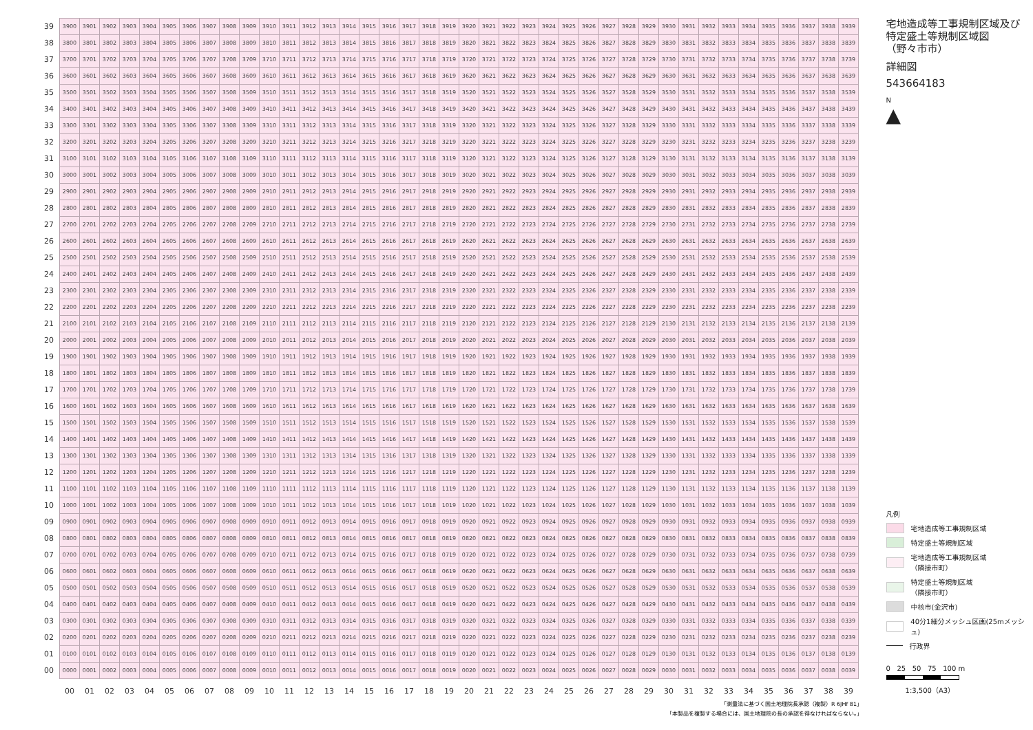| 39 | 3900 | 3901 | 3902 | 3903 | 3904 | 3905 | 3906 | 3907 | 3908 | 3909 | 3910 | 3911 | 3912 | 3913 | 3914 | 3915 | 3916 | 3917 | 3918 | 3919 | 3920 | 3921 | 3922 | 3923 | 3924 | 3925 | 3926 | 3927 | 3928 | 3929 | 3930 | 3931 | 3932 | 3933 | 3934 | 3935 | 3936 | 3937 | 3938 | 3939 |
| 38 | 3800 | 3801 | 3802 | 3803 | 3804 | 3805 | 3806 | 3807 | 3808 | 3809 | 3810 | 3811 | 3812 | 3813 | 3814 | 3815 | 3816 | 3817 | 3818 | 3819 | 3820 | 3821 | 3822 | 3823 | 3824 | 3825 | 3826 | 3827 | 3828 | 3829 | 3830 | 3831 | 3832 | 3833 | 3834 | 3835 | 3836 | 3837 | 3838 | 3839 |
| 37 | 3700 | 3701 | 3702 | 3703 | 3704 | 3705 | 3706 | 3707 | 3708 | 3709 | 3710 | 3711 | 3712 | 3713 | 3714 | 3715 | 3716 | 3717 | 3718 | 3719 | 3720 | 3721 | 3722 | 3723 | 3724 | 3725 | 3726 | 3727 | 3728 | 3729 | 3730 | 3731 | 3732 | 3733 | 3734 | 3735 | 3736 | 3737 | 3738 | 3739 |
| 36 | 3600 | 3601 | 3602 | 3603 | 3604 | 3605 | 3606 | 3607 | 3608 | 3609 | 3610 | 3611 | 3612 | 3613 | 3614 | 3615 | 3616 | 3617 | 3618 | 3619 | 3620 | 3621 | 3622 | 3623 | 3624 | 3625 | 3626 | 3627 | 3628 | 3629 | 3630 | 3631 | 3632 | 3633 | 3634 | 3635 | 3636 | 3637 | 3638 | 3639 |
| 35 | 3500 | 3501 | 3502 | 3503 | 3504 | 3505 | 3506 | 3507 | 3508 | 3509 | 3510 | 3511 | 3512 | 3513 | 3514 | 3515 | 3516 | 3517 | 3518 | 3519 | 3520 | 3521 | 3522 | 3523 | 3524 | 3525 | 3526 | 3527 | 3528 | 3529 | 3530 | 3531 | 3532 | 3533 | 3534 | 3535 | 3536 | 3537 | 3538 | 3539 |
| 34 | 3400 | 3401 | 3402 | 3403 | 3404 | 3405 | 3406 | 3407 | 3408 | 3409 | 3410 | 3411 | 3412 | 3413 | 3414 | 3415 | 3416 | 3417 | 3418 | 3419 | 3420 | 3421 | 3422 | 3423 | 3424 | 3425 | 3426 | 3427 | 3428 | 3429 | 3430 | 3431 | 3432 | 3433 | 3434 | 3435 | 3436 | 3437 | 3438 | 3439 |
| 33 | 3300 | 3301 | 3302 | 3303 | 3304 | 3305 | 3306 | 3307 | 3308 | 3309 | 3310 | 3311 | 3312 | 3313 | 3314 | 3315 | 3316 | 3317 | 3318 | 3319 | 3320 | 3321 | 3322 | 3323 | 3324 | 3325 | 3326 | 3327 | 3328 | 3329 | 3330 | 3331 | 3332 | 3333 | 3334 | 3335 | 3336 | 3337 | 3338 | 3339 |
| 32 | 3200 | 3201 | 3202 | 3203 | 3204 | 3205 | 3206 | 3207 | 3208 | 3209 | 3210 | 3211 | 3212 | 3213 | 3214 | 3215 | 3216 | 3217 | 3218 | 3219 | 3220 | 3221 | 3222 | 3223 | 3224 | 3225 | 3226 | 3227 | 3228 | 3229 | 3230 | 3231 | 3232 | 3233 | 3234 | 3235 | 3236 | 3237 | 3238 | 3239 |
| 31 | 3100 | 3101 | 3102 | 3103 | 3104 | 3105 | 3106 | 3107 | 3108 | 3109 | 3110 | 3111 | 3112 | 3113 | 3114 | 3115 | 3116 | 3117 | 3118 | 3119 | 3120 | 3121 | 3122 | 3123 | 3124 | 3125 | 3126 | 3127 | 3128 | 3129 | 3130 | 3131 | 3132 | 3133 | 3134 | 3135 | 3136 | 3137 | 3138 | 3139 |
| 30 | 3000 | 3001 | 3002 | 3003 | 3004 | 3005 | 3006 | 3007 | 3008 | 3009 | 3010 | 3011 | 3012 | 3013 | 3014 | 3015 | 3016 | 3017 | 3018 | 3019 | 3020 | 3021 | 3022 | 3023 | 3024 | 3025 | 3026 | 3027 | 3028 | 3029 | 3030 | 3031 | 3032 | 3033 | 3034 | 3035 | 3036 | 3037 | 3038 | 3039 |
| 29 | 2900 | 2901 | 2902 | 2903 | 2904 | 2905 | 2906 | 2907 | 2908 | 2909 | 2910 | 2911 | 2912 | 2913 | 2914 | 2915 | 2916 | 2917 | 2918 | 2919 | 2920 | 2921 | 2922 | 2923 | 2924 | 2925 | 2926 | 2927 | 2928 | 2929 | 2930 | 2931 | 2932 | 2933 | 2934 | 2935 | 2936 | 2937 | 2938 | 2939 |
| 28 | 2800 | 2801 | 2802 | 2803 | 2804 | 2805 | 2806 | 2807 | 2808 | 2809 | 2810 | 2811 | 2812 | 2813 | 2814 | 2815 | 2816 | 2817 | 2818 | 2819 | 2820 | 2821 | 2822 | 2823 | 2824 | 2825 | 2826 | 2827 | 2828 | 2829 | 2830 | 2831 | 2832 | 2833 | 2834 | 2835 | 2836 | 2837 | 2838 | 2839 |
| 27 | 2700 | 2701 | 2702 | 2703 | 2704 | 2705 | 2706 | 2707 | 2708 | 2709 | 2710 | 2711 | 2712 | 2713 | 2714 | 2715 | 2716 | 2717 | 2718 | 2719 | 2720 | 2721 | 2722 | 2723 | 2724 | 2725 | 2726 | 2727 | 2728 | 2729 | 2730 | 2731 | 2732 | 2733 | 2734 | 2735 | 2736 | 2737 | 2738 | 2739 |
| 26 | 2600 | 2601 | 2602 | 2603 | 2604 | 2605 | 2606 | 2607 | 2608 | 2609 | 2610 | 2611 | 2612 | 2613 | 2614 | 2615 | 2616 | 2617 | 2618 | 2619 | 2620 | 2621 | 2622 | 2623 | 2624 | 2625 | 2626 | 2627 | 2628 | 2629 | 2630 | 2631 | 2632 | 2633 | 2634 | 2635 | 2636 | 2637 | 2638 | 2639 |
| 25 | 2500 | 2501 | 2502 | 2503 | 2504 | 2505 | 2506 | 2507 | 2508 | 2509 | 2510 | 2511 | 2512 | 2513 | 2514 | 2515 | 2516 | 2517 | 2518 | 2519 | 2520 | 2521 | 2522 | 2523 | 2524 | 2525 | 2526 | 2527 | 2528 | 2529 | 2530 | 2531 | 2532 | 2533 | 2534 | 2535 | 2536 | 2537 | 2538 | 2539 |
| 24 | 2400 | 2401 | 2402 | 2403 | 2404 | 2405 | 2406 | 2407 | 2408 | 2409 | 2410 | 2411 | 2412 | 2413 | 2414 | 2415 | 2416 | 2417 | 2418 | 2419 | 2420 | 2421 | 2422 | 2423 | 2424 | 2425 | 2426 | 2427 | 2428 | 2429 | 2430 | 2431 | 2432 | 2433 | 2434 | 2435 | 2436 | 2437 | 2438 | 2439 |
| 23 | 2300 | 2301 | 2302 | 2303 | 2304 | 2305 | 2306 | 2307 | 2308 | 2309 | 2310 | 2311 | 2312 | 2313 | 2314 | 2315 | 2316 | 2317 | 2318 | 2319 | 2320 | 2321 | 2322 | 2323 | 2324 | 2325 | 2326 | 2327 | 2328 | 2329 | 2330 | 2331 | 2332 | 2333 | 2334 | 2335 | 2336 | 2337 | 2338 | 2339 |
| 22 | 2200 | 2201 | 2202 | 2203 | 2204 | 2205 | 2206 | 2207 | 2208 | 2209 | 2210 | 2211 | 2212 | 2213 | 2214 | 2215 | 2216 | 2217 | 2218 | 2219 | 2220 | 2221 | 2222 | 2223 | 2224 | 2225 | 2226 | 2227 | 2228 | 2229 | 2230 | 2231 | 2232 | 2233 | 2234 | 2235 | 2236 | 2237 | 2238 | 2239 |
| 21 | 2100 | 2101 | 2102 | 2103 | 2104 | 2105 | 2106 | 2107 | 2108 | 2109 | 2110 | 2111 | 2112 | 2113 | 2114 | 2115 | 2116 | 2117 | 2118 | 2119 | 2120 | 2121 | 2122 | 2123 | 2124 | 2125 | 2126 | 2127 | 2128 | 2129 | 2130 | 2131 | 2132 | 2133 | 2134 | 2135 | 2136 | 2137 | 2138 | 2139 |
| 20 | 2000 | 2001 | 2002 | 2003 | 2004 | 2005 | 2006 | 2007 | 2008 | 2009 | 2010 | 2011 | 2012 | 2013 | 2014 | 2015 | 2016 | 2017 | 2018 | 2019 | 2020 | 2021 | 2022 | 2023 | 2024 | 2025 | 2026 | 2027 | 2028 | 2029 | 2030 | 2031 | 2032 | 2033 | 2034 | 2035 | 2036 | 2037 | 2038 | 2039 |
| 19 | 1900 | 1901 | 1902 | 1903 | 1904 | 1905 | 1906 | 1907 | 1908 | 1909 | 1910 | 1911 | 1912 | 1913 | 1914 | 1915 | 1916 | 1917 | 1918 | 1919 | 1920 | 1921 | 1922 | 1923 | 1924 | 1925 | 1926 | 1927 | 1928 | 1929 | 1930 | 1931 | 1932 | 1933 | 1934 | 1935 | 1936 | 1937 | 1938 | 1939 |
| 18 | 1800 | 1801 | 1802 | 1803 | 1804 | 1805 | 1806 | 1807 | 1808 | 1809 | 1810 | 1811 | 1812 | 1813 | 1814 | 1815 | 1816 | 1817 | 1818 | 1819 | 1820 | 1821 | 1822 | 1823 | 1824 | 1825 | 1826 | 1827 | 1828 | 1829 | 1830 | 1831 | 1832 | 1833 | 1834 | 1835 | 1836 | 1837 | 1838 | 1839 |
| 17 | 1700 | 1701 | 1702 | 1703 | 1704 | 1705 | 1706 | 1707 | 1708 | 1709 | 1710 | 1711 | 1712 | 1713 | 1714 | 1715 | 1716 | 1717 | 1718 | 1719 | 1720 | 1721 | 1722 | 1723 | 1724 | 1725 | 1726 | 1727 | 1728 | 1729 | 1730 | 1731 | 1732 | 1733 | 1734 | 1735 | 1736 | 1737 | 1738 | 1739 |
| 16 | 1600 | 1601 | 1602 | 1603 | 1604 | 1605 | 1606 | 1607 | 1608 | 1609 | 1610 | 1611 | 1612 | 1613 | 1614 | 1615 | 1616 | 1617 | 1618 | 1619 | 1620 | 1621 | 1622 | 1623 | 1624 | 1625 | 1626 | 1627 | 1628 | 1629 | 1630 | 1631 | 1632 | 1633 | 1634 | 1635 | 1636 | 1637 | 1638 | 1639 |
| 15 | 1500 | 1501 | 1502 | 1503 | 1504 | 1505 | 1506 | 1507 | 1508 | 1509 | 1510 | 1511 | 1512 | 1513 | 1514 | 1515 | 1516 | 1517 | 1518 | 1519 | 1520 | 1521 | 1522 | 1523 | 1524 | 1525 | 1526 | 1527 | 1528 | 1529 | 1530 | 1531 | 1532 | 1533 | 1534 | 1535 | 1536 | 1537 | 1538 | 1539 |
| 14 | 1400 | 1401 | 1402 | 1403 | 1404 | 1405 | 1406 | 1407 | 1408 | 1409 | 1410 | 1411 | 1412 | 1413 | 1414 | 1415 | 1416 | 1417 | 1418 | 1419 | 1420 | 1421 | 1422 | 1423 | 1424 | 1425 | 1426 | 1427 | 1428 | 1429 | 1430 | 1431 | 1432 | 1433 | 1434 | 1435 | 1436 | 1437 | 1438 | 1439 |
| 13 | 1300 | 1301 | 1302 | 1303 | 1304 | 1305 | 1306 | 1307 | 1308 | 1309 | 1310 | 1311 | 1312 | 1313 | 1314 | 1315 | 1316 | 1317 | 1318 | 1319 | 1320 | 1321 | 1322 | 1323 | 1324 | 1325 | 1326 | 1327 | 1328 | 1329 | 1330 | 1331 | 1332 | 1333 | 1334 | 1335 | 1336 | 1337 | 1338 | 1339 |
| 12 | 1200 | 1201 | 1202 | 1203 | 1204 | 1205 | 1206 | 1207 | 1208 | 1209 | 1210 | 1211 | 1212 | 1213 | 1214 | 1215 | 1216 | 1217 | 1218 | 1219 | 1220 | 1221 | 1222 | 1223 | 1224 | 1225 | 1226 | 1227 | 1228 | 1229 | 1230 | 1231 | 1232 | 1233 | 1234 | 1235 | 1236 | 1237 | 1238 | 1239 |
| 11 | 1100 | 1101 | 1102 | 1103 | 1104 | 1105 | 1106 | 1107 | 1108 | 1109 | 1110 | 1111 | 1112 | 1113 | 1114 | 1115 | 1116 | 1117 | 1118 | 1119 | 1120 | 1121 | 1122 | 1123 | 1124 | 1125 | 1126 | 1127 | 1128 | 1129 | 1130 | 1131 | 1132 | 1133 | 1134 | 1135 | 1136 | 1137 | 1138 | 1139 |
| 10 | 1000 | 1001 | 1002 | 1003 | 1004 | 1005 | 1006 | 1007 | 1008 | 1009 | 1010 | 1011 | 1012 | 1013 | 1014 | 1015 | 1016 | 1017 | 1018 | 1019 | 1020 | 1021 | 1022 | 1023 | 1024 | 1025 | 1026 | 1027 | 1028 | 1029 | 1030 | 1031 | 1032 | 1033 | 1034 | 1035 | 1036 | 1037 | 1038 | 1039 |
| 09 | 0900 | 0901 | 0902 | 0903 | 0904 | 0905 | 0906 | 0907 | 0908 | 0909 | 0910 | 0911 | 0912 | 0913 | 0914 | 0915 | 0916 | 0917 | 0918 | 0919 | 0920 | 0921 | 0922 | 0923 | 0924 | 0925 | 0926 | 0927 | 0928 | 0929 | 0930 | 0931 | 0932 | 0933 | 0934 | 0935 | 0936 | 0937 | 0938 | 0939 |
| 08 | 0800 | 0801 | 0802 | 0803 | 0804 | 0805 | 0806 | 0807 | 0808 | 0809 | 0810 | 0811 | 0812 | 0813 | 0814 | 0815 | 0816 | 0817 | 0818 | 0819 | 0820 | 0821 | 0822 | 0823 | 0824 | 0825 | 0826 | 0827 | 0828 | 0829 | 0830 | 0831 | 0832 | 0833 | 0834 | 0835 | 0836 | 0837 | 0838 | 0839 |
| 07 | 0700 | 0701 | 0702 | 0703 | 0704 | 0705 | 0706 | 0707 | 0708 | 0709 | 0710 | 0711 | 0712 | 0713 | 0714 | 0715 | 0716 | 0717 | 0718 | 0719 | 0720 | 0721 | 0722 | 0723 | 0724 | 0725 | 0726 | 0727 | 0728 | 0729 | 0730 | 0731 | 0732 | 0733 | 0734 | 0735 | 0736 | 0737 | 0738 | 0739 |
| 06 | 0600 | 0601 | 0602 | 0603 | 0604 | 0605 | 0606 | 0607 | 0608 | 0609 | 0610 | 0611 | 0612 | 0613 | 0614 | 0615 | 0616 | 0617 | 0618 | 0619 | 0620 | 0621 | 0622 | 0623 | 0624 | 0625 | 0626 | 0627 | 0628 | 0629 | 0630 | 0631 | 0632 | 0633 | 0634 | 0635 | 0636 | 0637 | 0638 | 0639 |
| 05 | 0500 | 0501 | 0502 | 0503 | 0504 | 0505 | 0506 | 0507 | 0508 | 0509 | 0510 | 0511 | 0512 | 0513 | 0514 | 0515 | 0516 | 0517 | 0518 | 0519 | 0520 | 0521 | 0522 | 0523 | 0524 | 0525 | 0526 | 0527 | 0528 | 0529 | 0530 | 0531 | 0532 | 0533 | 0534 | 0535 | 0536 | 0537 | 0538 | 0539 |
| 04 | 0400 | 0401 | 0402 | 0403 | 0404 | 0405 | 0406 | 0407 | 0408 | 0409 | 0410 | 0411 | 0412 | 0413 | 0414 | 0415 | 0416 | 0417 | 0418 | 0419 | 0420 | 0421 | 0422 | 0423 | 0424 | 0425 | 0426 | 0427 | 0428 | 0429 | 0430 | 0431 | 0432 | 0433 | 0434 | 0435 | 0436 | 0437 | 0438 | 0439 |
| 03 | 0300 | 0301 | 0302 | 0303 | 0304 | 0305 | 0306 | 0307 | 0308 | 0309 | 0310 | 0311 | 0312 | 0313 | 0314 | 0315 | 0316 | 0317 | 0318 | 0319 | 0320 | 0321 | 0322 | 0323 | 0324 | 0325 | 0326 | 0327 | 0328 | 0329 | 0330 | 0331 | 0332 | 0333 | 0334 | 0335 | 0336 | 0337 | 0338 | 0339 |
| 02 | 0200 | 0201 | 0202 | 0203 | 0204 | 0205 | 0206 | 0207 | 0208 | 0209 | 0210 | 0211 | 0212 | 0213 | 0214 | 0215 | 0216 | 0217 | 0218 | 0219 | 0220 | 0221 | 0222 | 0223 | 0224 | 0225 | 0226 | 0227 | 0228 | 0229 | 0230 | 0231 | 0232 | 0233 | 0234 | 0235 | 0236 | 0237 | 0238 | 0239 |
| 01 | 0100 | 0101 | 0102 | 0103 | 0104 | 0105 | 0106 | 0107 | 0108 | 0109 | 0110 | 0111 | 0112 | 0113 | 0114 | 0115 | 0116 | 0117 | 0118 | 0119 | 0120 | 0121 | 0122 | 0123 | 0124 | 0125 | 0126 | 0127 | 0128 | 0129 | 0130 | 0131 | 0132 | 0133 | 0134 | 0135 | 0136 | 0137 | 0138 | 0139 |
| 00 | 0000 | 0001 | 0002 | 0003 | 0004 | 0005 | 0006 | 0007 | 0008 | 0009 | 0010 | 0011 | 0012 | 0013 | 0014 | 0015 | 0016 | 0017 | 0018 | 0019 | 0020 | 0021 | 0022 | 0023 | 0024 | 0025 | 0026 | 0027 | 0028 | 0029 | 0030 | 0031 | 0032 | 0033 | 0034 | 0035 | 0036 | 0037 | 0038 | 0039 |
| | 00 | 01 | 02 | 03 | 04 | 05 | 06 | 07 | 08 | 09 | 10 | 11 | 12 | 13 | 14 | 15 | 16 | 17 | 18 | 19 | 20 | 21 | 22 | 23 | 24 | 25 | 26 | 27 | 28 | 29 | 30 | 31 | 32 | 33 | 34 | 35 | 36 | 37 | 38 | 39 |
宅地造成等工事規制区域及び
特定盛土等規制区域図
（野々市市）
詳細図
543664183
N
▲
凡例
宅地造成等工事規制区域
特定盛土等規制区域
宅地造成等工事規制区域
（隣接市町）
特定盛土等規制区域
（隣接市町）
中核市(金沢市)
40分1細分メッシュ区画(25mメッシュ)
行政界
0 25 50 75 100 m
1:3,500（A3）
「測量法に基づく国土地理院長承認（複製）R 6JHf 81」
「本製品を複製する場合には、国土地理院の長の承認を得なければならない。」